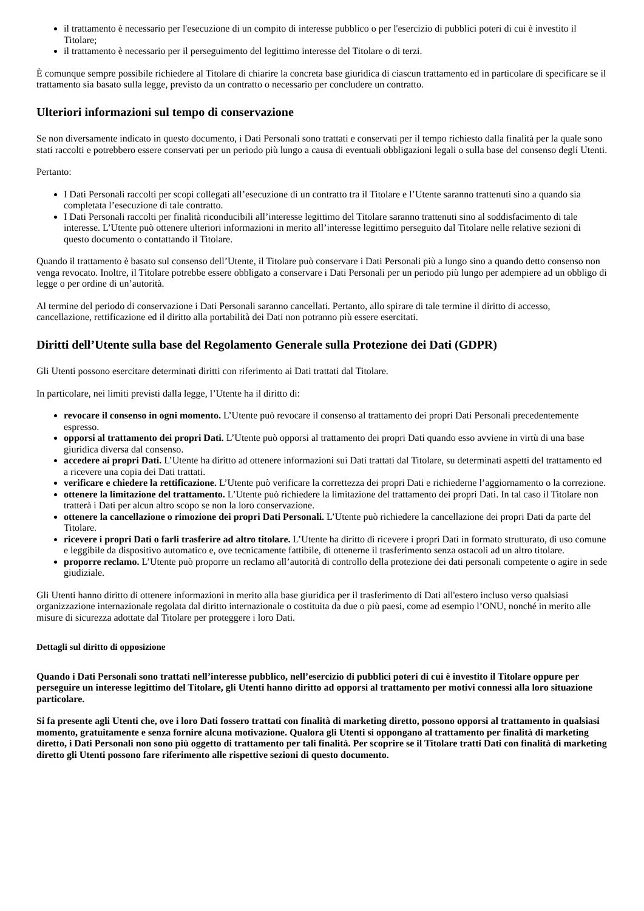il trattamento è necessario per l'esecuzione di un compito di interesse pubblico o per l'esercizio di pubblici poteri di cui è investito il Titolare;
il trattamento è necessario per il perseguimento del legittimo interesse del Titolare o di terzi.
È comunque sempre possibile richiedere al Titolare di chiarire la concreta base giuridica di ciascun trattamento ed in particolare di specificare se il trattamento sia basato sulla legge, previsto da un contratto o necessario per concludere un contratto.
Ulteriori informazioni sul tempo di conservazione
Se non diversamente indicato in questo documento, i Dati Personali sono trattati e conservati per il tempo richiesto dalla finalità per la quale sono stati raccolti e potrebbero essere conservati per un periodo più lungo a causa di eventuali obbligazioni legali o sulla base del consenso degli Utenti.
Pertanto:
I Dati Personali raccolti per scopi collegati all’esecuzione di un contratto tra il Titolare e l’Utente saranno trattenuti sino a quando sia completata l’esecuzione di tale contratto.
I Dati Personali raccolti per finalità riconducibili all’interesse legittimo del Titolare saranno trattenuti sino al soddisfacimento di tale interesse. L’Utente può ottenere ulteriori informazioni in merito all’interesse legittimo perseguito dal Titolare nelle relative sezioni di questo documento o contattando il Titolare.
Quando il trattamento è basato sul consenso dell’Utente, il Titolare può conservare i Dati Personali più a lungo sino a quando detto consenso non venga revocato. Inoltre, il Titolare potrebbe essere obbligato a conservare i Dati Personali per un periodo più lungo per adempiere ad un obbligo di legge o per ordine di un’autorità.
Al termine del periodo di conservazione i Dati Personali saranno cancellati. Pertanto, allo spirare di tale termine il diritto di accesso, cancellazione, rettificazione ed il diritto alla portabilità dei Dati non potranno più essere esercitati.
Diritti dell’Utente sulla base del Regolamento Generale sulla Protezione dei Dati (GDPR)
Gli Utenti possono esercitare determinati diritti con riferimento ai Dati trattati dal Titolare.
In particolare, nei limiti previsti dalla legge, l’Utente ha il diritto di:
revocare il consenso in ogni momento. L’Utente può revocare il consenso al trattamento dei propri Dati Personali precedentemente espresso.
opporsi al trattamento dei propri Dati. L’Utente può opporsi al trattamento dei propri Dati quando esso avviene in virtù di una base giuridica diversa dal consenso.
accedere ai propri Dati. L’Utente ha diritto ad ottenere informazioni sui Dati trattati dal Titolare, su determinati aspetti del trattamento ed a ricevere una copia dei Dati trattati.
verificare e chiedere la rettificazione. L’Utente può verificare la correttezza dei propri Dati e richiederne l’aggiornamento o la correzione.
ottenere la limitazione del trattamento. L’Utente può richiedere la limitazione del trattamento dei propri Dati. In tal caso il Titolare non tratterà i Dati per alcun altro scopo se non la loro conservazione.
ottenere la cancellazione o rimozione dei propri Dati Personali. L’Utente può richiedere la cancellazione dei propri Dati da parte del Titolare.
ricevere i propri Dati o farli trasferire ad altro titolare. L’Utente ha diritto di ricevere i propri Dati in formato strutturato, di uso comune e leggibile da dispositivo automatico e, ove tecnicamente fattibile, di ottenerne il trasferimento senza ostacoli ad un altro titolare.
proporre reclamo. L’Utente può proporre un reclamo all’autorità di controllo della protezione dei dati personali competente o agire in sede giudiziale.
Gli Utenti hanno diritto di ottenere informazioni in merito alla base giuridica per il trasferimento di Dati all'estero incluso verso qualsiasi organizzazione internazionale regolata dal diritto internazionale o costituita da due o più paesi, come ad esempio l’ONU, nonché in merito alle misure di sicurezza adottate dal Titolare per proteggere i loro Dati.
Dettagli sul diritto di opposizione
Quando i Dati Personali sono trattati nell’interesse pubblico, nell’esercizio di pubblici poteri di cui è investito il Titolare oppure per perseguire un interesse legittimo del Titolare, gli Utenti hanno diritto ad opporsi al trattamento per motivi connessi alla loro situazione particolare.
Si fa presente agli Utenti che, ove i loro Dati fossero trattati con finalità di marketing diretto, possono opporsi al trattamento in qualsiasi momento, gratuitamente e senza fornire alcuna motivazione. Qualora gli Utenti si oppongano al trattamento per finalità di marketing diretto, i Dati Personali non sono più oggetto di trattamento per tali finalità. Per scoprire se il Titolare tratti Dati con finalità di marketing diretto gli Utenti possono fare riferimento alle rispettive sezioni di questo documento.